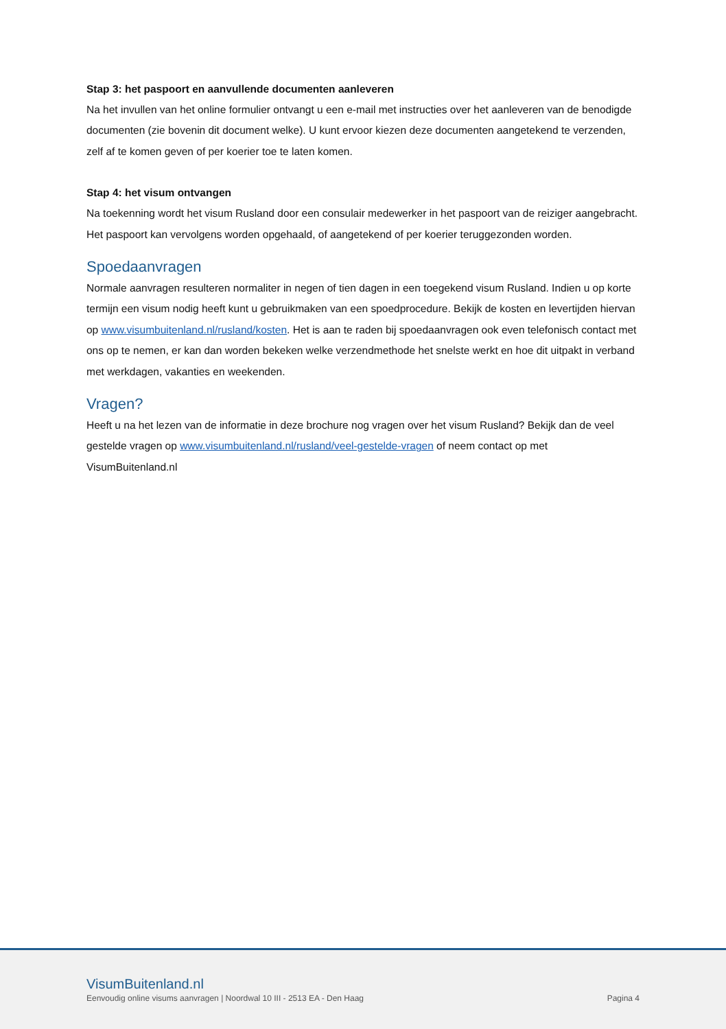Stap 3: het paspoort en aanvullende documenten aanleveren
Na het invullen van het online formulier ontvangt u een e-mail met instructies over het aanleveren van de benodigde documenten (zie bovenin dit document welke). U kunt ervoor kiezen deze documenten aangetekend te verzenden, zelf af te komen geven of per koerier toe te laten komen.
Stap 4: het visum ontvangen
Na toekenning wordt het visum Rusland door een consulair medewerker in het paspoort van de reiziger aangebracht. Het paspoort kan vervolgens worden opgehaald, of aangetekend of per koerier teruggezonden worden.
Spoedaanvragen
Normale aanvragen resulteren normaliter in negen of tien dagen in een toegekend visum Rusland. Indien u op korte termijn een visum nodig heeft kunt u gebruikmaken van een spoedprocedure. Bekijk de kosten en levertijden hiervan op www.visumbuitenland.nl/rusland/kosten. Het is aan te raden bij spoedaanvragen ook even telefonisch contact met ons op te nemen, er kan dan worden bekeken welke verzendmethode het snelste werkt en hoe dit uitpakt in verband met werkdagen, vakanties en weekenden.
Vragen?
Heeft u na het lezen van de informatie in deze brochure nog vragen over het visum Rusland? Bekijk dan de veel gestelde vragen op www.visumbuitenland.nl/rusland/veel-gestelde-vragen of neem contact op met VisumBuitenland.nl
VisumBuitenland.nl
Eenvoudig online visums aanvragen | Noordwal 10 III - 2513 EA - Den Haag Pagina 4